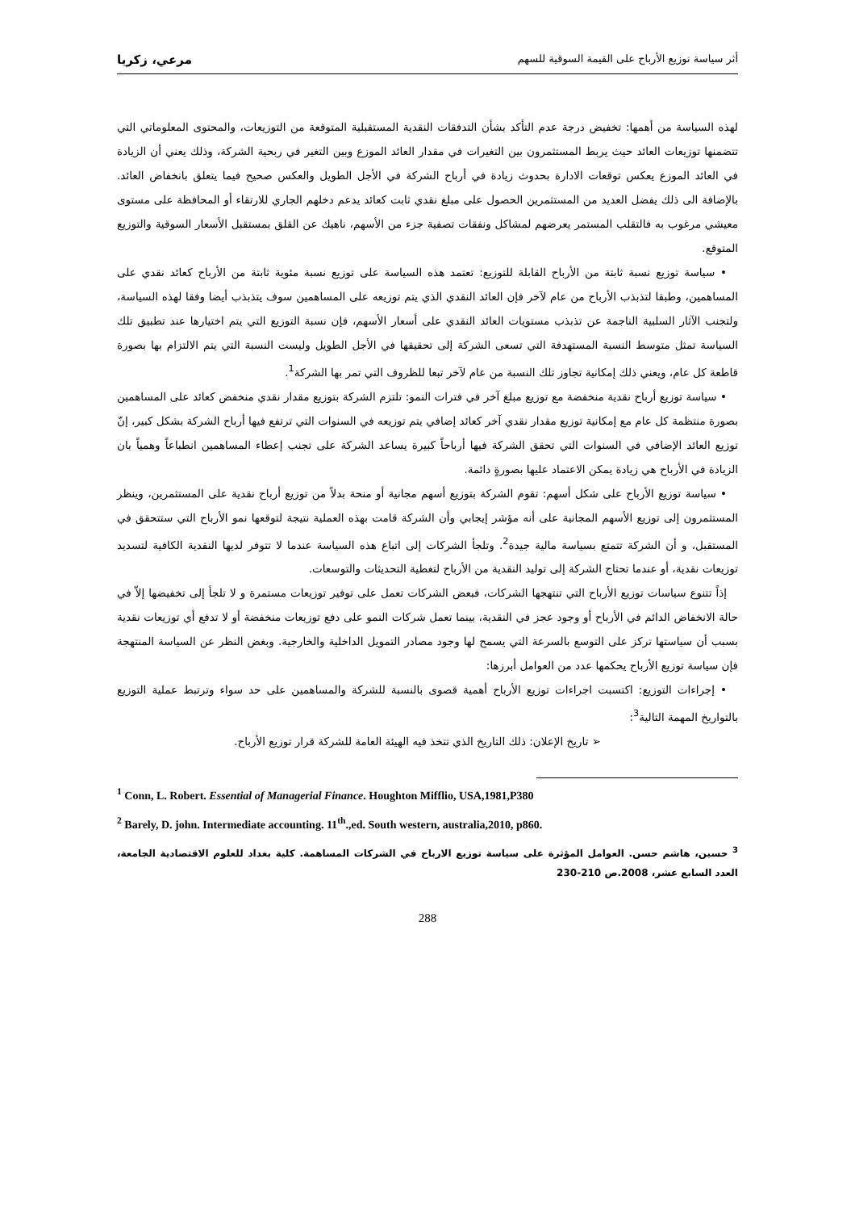أثر سياسة توزيع الأرباح على القيمة السوقية للسهم مرعي، زكريا
لهذه السياسة من أهمها: تخفيض درجة عدم التأكد بشأن التدفقات النقدية المستقبلية المتوقعة من التوزيعات، والمحتوى المعلوماتي التي تتضمنها توزيعات العائد حيث يربط المستثمرون بين التغيرات في مقدار العائد الموزع وبين التغير في ربحية الشركة، وذلك يعني أن الزيادة في العائد الموزع يعكس توقعات الادارة بحدوث زيادة في أرباح الشركة في الأجل الطويل والعكس صحيح فيما يتعلق بانخفاض العائد. بالإضافة الى ذلك يفضل العديد من المستثمرين الحصول على مبلغ نقدي ثابت كعائد يدعم دخلهم الجاري للارتقاء أو المحافظة على مستوى معيشي مرغوب به فالتقلب المستمر يعرضهم لمشاكل ونفقات تصفية جزء من الأسهم، ناهيك عن القلق بمستقبل الأسعار السوقية والتوزيع المتوقع.
• سياسة توزيع نسبة ثابتة من الأرباح القابلة للتوزيع: تعتمد هذه السياسة على توزيع نسبة مئوية ثابتة من الأرباح كعائد نقدي على المساهمين، وطبقا لتذبذب الأرباح من عام لآخر فإن العائد النقدي الذي يتم توزيعه على المساهمين سوف يتذبذب أيضا وفقا لهذه السياسة، ولتجنب الآثار السلبية الناجمة عن تذبذب مستويات العائد النقدي على أسعار الأسهم، فإن نسبة التوزيع التي يتم اختيارها عند تطبيق تلك السياسة تمثل متوسط النسبة المستهدفة التي تسعى الشركة إلى تحقيقها في الأجل الطويل وليست النسبة التي يتم الالتزام بها بصورة قاطعة كل عام، ويعني ذلك إمكانية تجاوز تلك النسبة من عام لآخر تبعا للظروف التي تمر بها الشركة<sup>1</sup>.
• سياسة توزيع أرباح نقدية منخفضة مع توزيع مبلغ آخر في فترات النمو: تلتزم الشركة بتوزيع مقدار نقدي منخفض كعائد على المساهمين بصورة منتظمة كل عام مع إمكانية توزيع مقدار نقدي آخر كعائد إضافي يتم توزيعه في السنوات التي ترتفع فيها أرباح الشركة بشكل كبير، إنّ توزيع العائد الإضافي في السنوات التي تحقق الشركة فيها أرباحاً كبيرة يساعد الشركة على تجنب إعطاء المساهمين انطباعاً وهمياً بان الزيادة في الأرباح هي زيادة يمكن الاعتماد عليها بصورةٍ دائمة.
• سياسة توزيع الأرباح على شكل أسهم: تقوم الشركة بتوزيع أسهم مجانية أو منحة بدلاً من توزيع أرباح نقدية على المستثمرين، وينظر المستثمرون إلى توزيع الأسهم المجانية على أنه مؤشر إيجابي وأن الشركة قامت بهذه العملية نتيجة لتوقعها نمو الأرباح التي ستتحقق في المستقبل، و أن الشركة تتمتع بسياسة مالية جيدة<sup>2</sup>. وتلجأ الشركات إلى اتباع هذه السياسة عندما لا تتوفر لديها النقدية الكافية لتسديد توزيعات نقدية، أو عندما تحتاج الشركة إلى توليد النقدية من الأرباح لتغطية التحديثات والتوسعات.
إذاً تتنوع سياسات توزيع الأرباح التي تنتهجها الشركات، فبعض الشركات تعمل على توفير توزيعات مستمرة و لا تلجأ إلى تخفيضها إلاّ في حالة الانخفاض الدائم في الأرباح أو وجود عجز في النقدية، بينما تعمل شركات النمو على دفع توزيعات منخفضة أو لا تدفع أي توزيعات نقدية بسبب أن سياستها تركز على التوسع بالسرعة التي يسمح لها وجود مصادر التمويل الداخلية والخارجية. وبغض النظر عن السياسة المنتهجة فإن سياسة توزيع الأرباح يحكمها عدد من العوامل أبرزها:
• إجراءات التوزيع: اكتسبت اجراءات توزيع الأرباح أهمية قصوى بالنسبة للشركة والمساهمين على حد سواء وترتبط عملية التوزيع بالتواريخ المهمة التالية<sup>3</sup>:
➢ تاريخ الإعلان: ذلك التاريخ الذي تتخذ فيه الهيئة العامة للشركة قرار توزيع الأرباح.
<sup>1</sup> Conn, L. Robert. Essential of Managerial Finance. Houghton Mifflio, USA,1981,P380
<sup>2</sup> Barely, D. john. Intermediate accounting. 11<sup>th</sup>.,ed. South western, australia,2010, p860.
<sup>3</sup> حسين، هاشم حسن. العوامل المؤثرة على سياسة توزيع الارباح في الشركات المساهمة. كلية بغداد للعلوم الاقتصادية الجامعة، العدد السابع عشر، 2008.ص 210-230
288